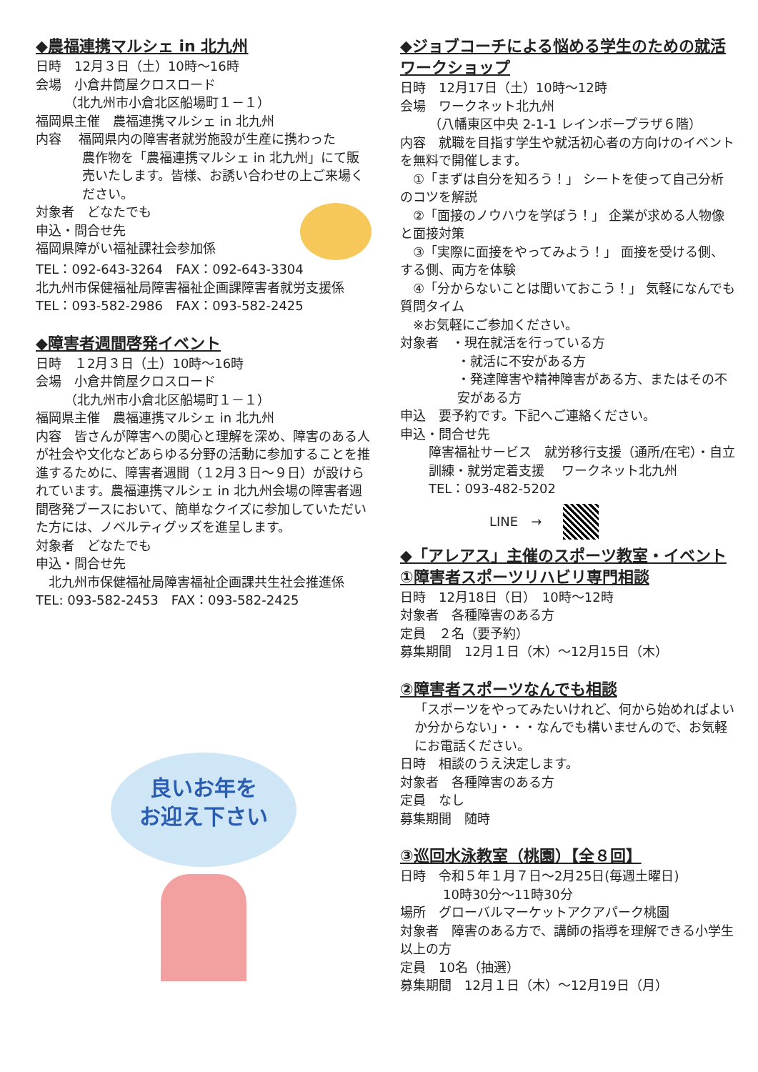◆農福連携マルシェ in 北九州
日時　12月３日（土）10時～16時
会場　小倉井筒屋クロスロード
（北九州市小倉北区船場町１－１）
福岡県主催　農福連携マルシェ in 北九州
内容　 福岡県内の障害者就労施設が生産に携わった
農作物を「農福連携マルシェ in 北九州」にて販売いたします。皆様、お誘い合わせの上ご来場ください。
対象者　どなたでも
申込・問合せ先
福岡県障がい福祉課社会参加係
TEL：092-643-3264　FAX：092-643-3304
北九州市保健福祉局障害福祉企画課障害者就労支援係
TEL：093-582-2986　FAX：093-582-2425
◆障害者週間啓発イベント
日時　１2月３日（土）10時～16時
会場　小倉井筒屋クロスロード
（北九州市小倉北区船場町１－１）
福岡県主催　農福連携マルシェ in 北九州
内容　皆さんが障害への関心と理解を深め、障害のある人が社会や文化などあらゆる分野の活動に参加することを推進するために、障害者週間（１2月３日～９日）が設けられています。農福連携マルシェ in 北九州会場の障害者週間啓発ブースにおいて、簡単なクイズに参加していただいた方には、ノベルティグッズを進呈します。
対象者　どなたでも
申込・問合せ先
　北九州市保健福祉局障害福祉企画課共生社会推進係
TEL: 093-582-2453　FAX：093-582-2425
良いお年を
お迎え下さい
◆ジョブコーチによる悩める学生のための就活ワークショップ
日時　12月17日（土）10時～12時
会場　ワークネット北九州
（八幡東区中央 2-1-1 レインボープラザ６階）
内容　就職を目指す学生や就活初心者の方向けのイベントを無料で開催します。
　①「まずは自分を知ろう！」 シートを使って自己分析のコツを解説
　②「面接のノウハウを学ぼう！」 企業が求める人物像と面接対策
　③「実際に面接をやってみよう！」 面接を受ける側、する側、両方を体験
　④「分からないことは聞いておこう！」 気軽になんでも質問タイム
　※お気軽にご参加ください。
対象者　・現在就活を行っている方
・就活に不安がある方
・発達障害や精神障害がある方、またはその不安がある方
申込　要予約です。下記へご連絡ください。
申込・問合せ先
障害福祉サービス　就労移行支援（通所/在宅）・自立訓練・就労定着支援　 ワークネット北九州
TEL：093-482-5202
LINE　→
◆「アレアス」主催のスポーツ教室・イベント
①障害者スポーツリハビリ専門相談
日時　12月18日（日）　10時～12時
対象者　各種障害のある方
定員　２名（要予約）
募集期間　12月１日（木）～12月15日（木）
②障害者スポーツなんでも相談
「スポーツをやってみたいけれど、何から始めればよいか分からない」・・・なんでも構いませんので、お気軽にお電話ください。
日時　相談のうえ決定します。
対象者　各種障害のある方
定員　なし
募集期間　随時
③巡回水泳教室（桃園）【全８回】
日時　令和５年１月７日～2月25日(毎週土曜日)
10時30分～11時30分
場所　グローバルマーケットアクアパーク桃園
対象者　障害のある方で、講師の指導を理解できる小学生以上の方
定員　10名（抽選）
募集期間　12月１日（木）～12月19日（月）